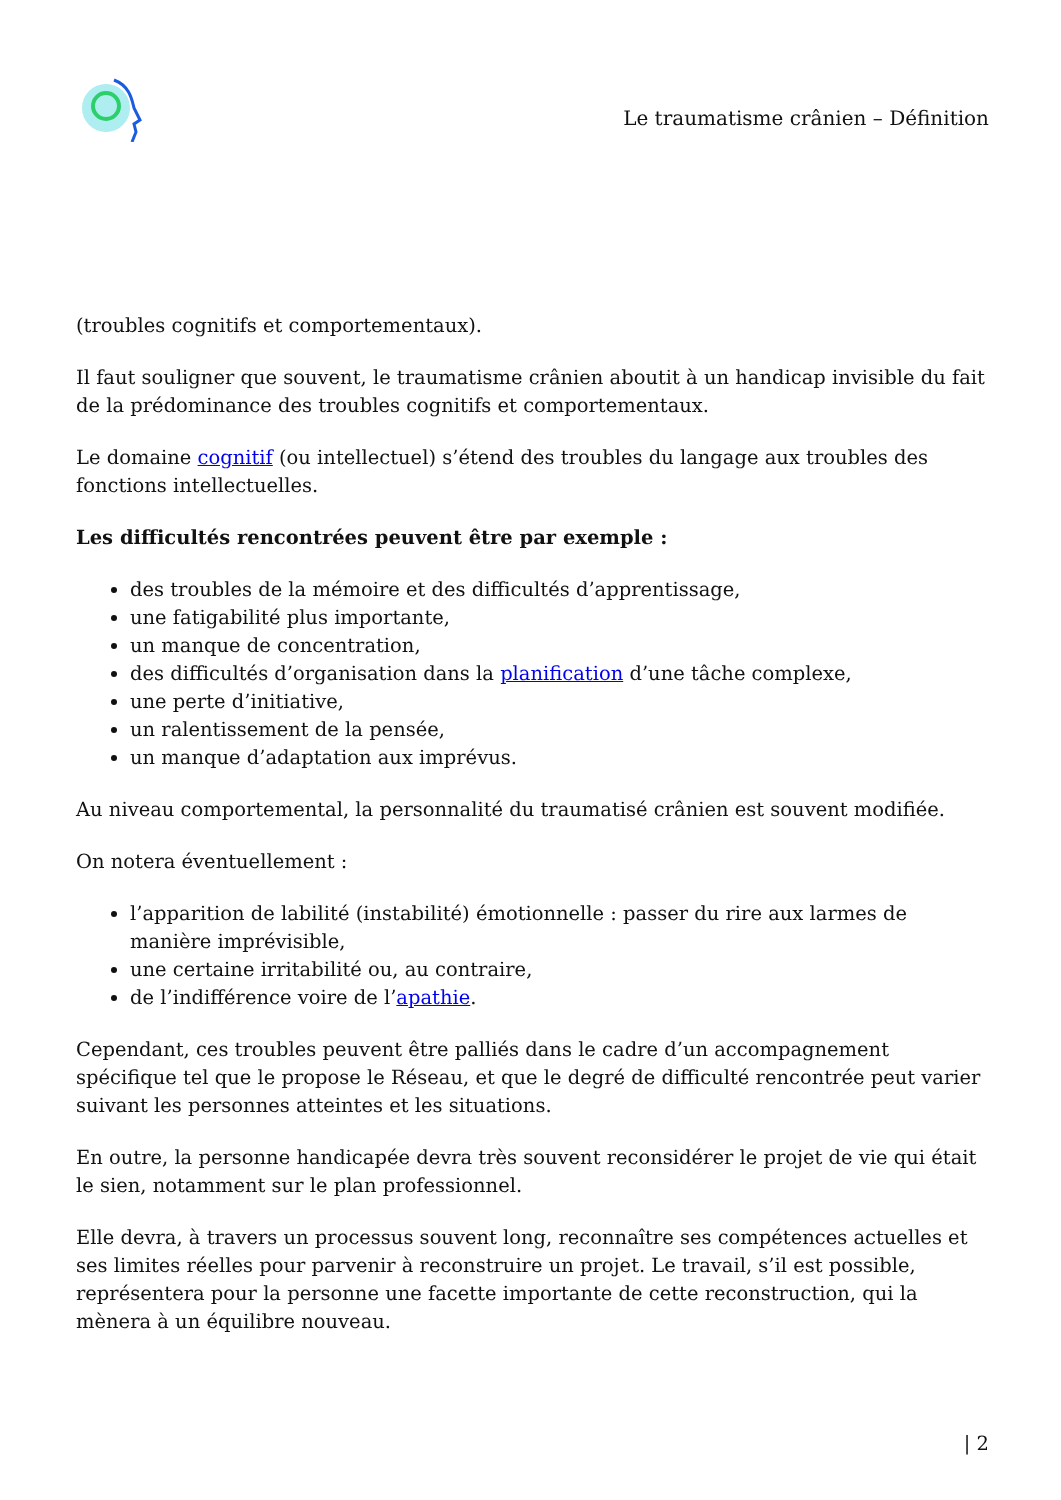Le traumatisme crânien – Définition
(troubles cognitifs et comportementaux).
Il faut souligner que souvent, le traumatisme crânien aboutit à un handicap invisible du fait de la prédominance des troubles cognitifs et comportementaux.
Le domaine cognitif (ou intellectuel) s’étend des troubles du langage aux troubles des fonctions intellectuelles.
Les difficultés rencontrées peuvent être par exemple :
des troubles de la mémoire et des difficultés d’apprentissage,
une fatigabilité plus importante,
un manque de concentration,
des difficultés d’organisation dans la planification d’une tâche complexe,
une perte d’initiative,
un ralentissement de la pensée,
un manque d’adaptation aux imprévus.
Au niveau comportemental, la personnalité du traumatisé crânien est souvent modifiée.
On notera éventuellement :
l’apparition de labilité (instabilité) émotionnelle : passer du rire aux larmes de manière imprévisible,
une certaine irritabilité ou, au contraire,
de l’indifférence voire de l’apathie.
Cependant, ces troubles peuvent être palliés dans le cadre d’un accompagnement spécifique tel que le propose le Réseau, et que le degré de difficulté rencontrée peut varier suivant les personnes atteintes et les situations.
En outre, la personne handicapée devra très souvent reconsidérer le projet de vie qui était le sien, notamment sur le plan professionnel.
Elle devra, à travers un processus souvent long, reconnaître ses compétences actuelles et ses limites réelles pour parvenir à reconstruire un projet. Le travail, s’il est possible, représentera pour la personne une facette importante de cette reconstruction, qui la mènera à un équilibre nouveau.
| 2